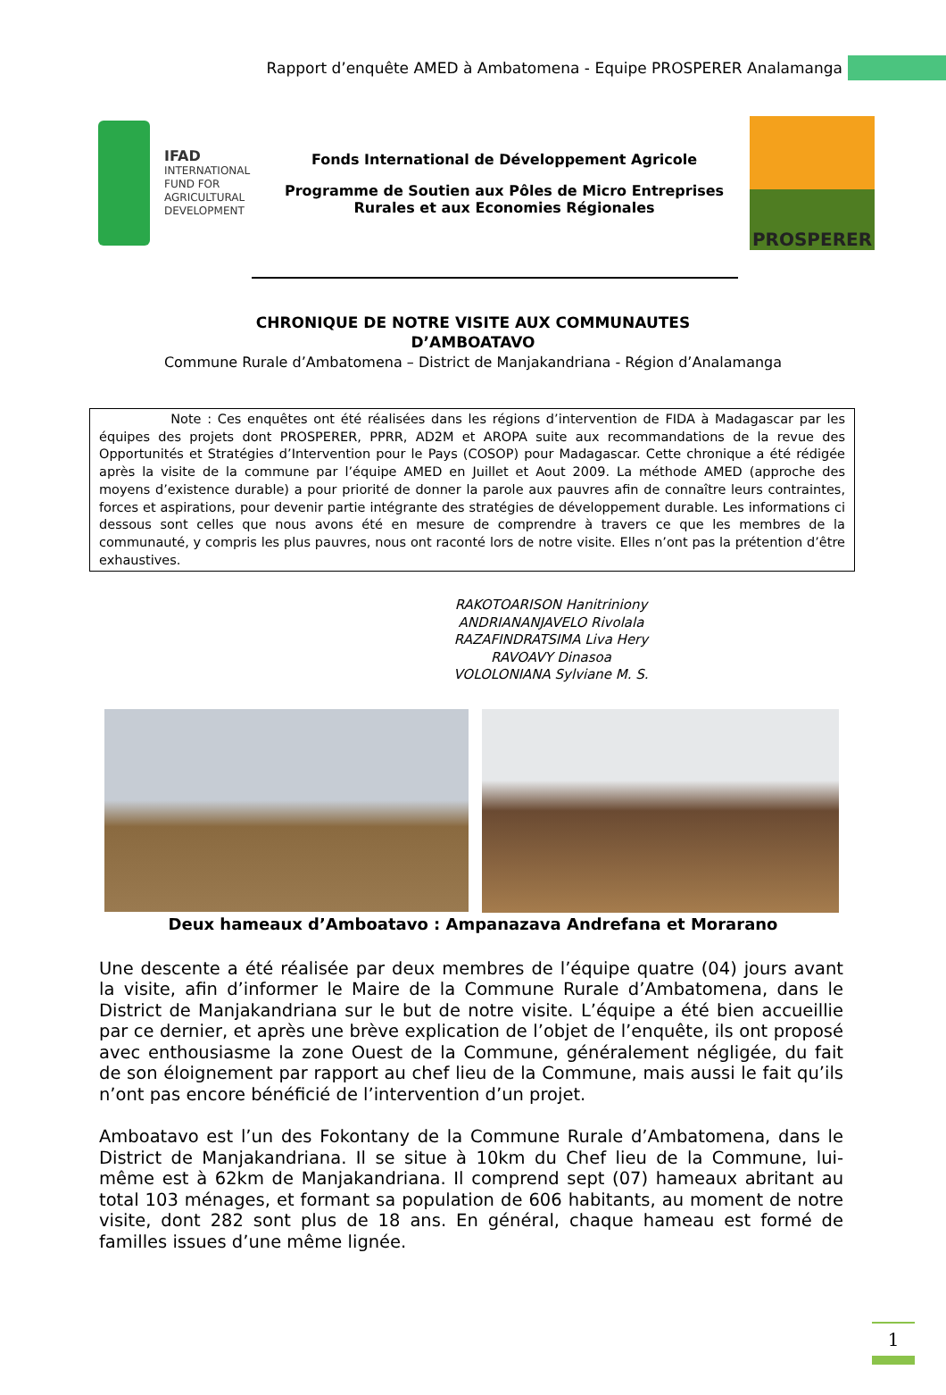Rapport d’enquête AMED à Ambatomena - Equipe PROSPERER Analamanga
IFAD
INTERNATIONAL
FUND FOR
AGRICULTURAL
DEVELOPMENT
Fonds International de Développement Agricole
Programme de Soutien aux Pôles de Micro Entreprises
Rurales et aux Economies Régionales
PROSPERER
CHRONIQUE DE NOTRE VISITE AUX COMMUNAUTES
D’AMBOATAVO
Commune Rurale d’Ambatomena – District de Manjakandriana - Région d’Analamanga
Note : Ces enquêtes ont été réalisées dans les régions d’intervention de FIDA à Madagascar par les équipes des projets dont PROSPERER, PPRR, AD2M et AROPA suite aux recommandations de la revue des Opportunités et Stratégies d’Intervention pour le Pays (COSOP) pour Madagascar. Cette chronique a été rédigée après la visite de la commune par l’équipe AMED en Juillet et Aout 2009. La méthode AMED (approche des moyens d’existence durable) a pour priorité de donner la parole aux pauvres afin de connaître leurs contraintes, forces et aspirations, pour devenir partie intégrante des stratégies de développement durable. Les informations ci dessous sont celles que nous avons été en mesure de comprendre à travers ce que les membres de la communauté, y compris les plus pauvres, nous ont raconté lors de notre visite. Elles n’ont pas la prétention d’être exhaustives.
RAKOTOARISON Hanitriniony
ANDRIANANJAVELO Rivolala
RAZAFINDRATSIMA Liva Hery
RAVOAVY Dinasoa
VOLOLONIANA Sylviane M. S.
Deux hameaux d’Amboatavo : Ampanazava Andrefana et Morarano
Une descente a été réalisée par deux membres de l’équipe quatre (04) jours avant la visite, afin d’informer le Maire de la Commune Rurale d’Ambatomena, dans le District de Manjakandriana sur le but de notre visite. L’équipe a été bien accueillie par ce dernier, et après une brève explication de l’objet de l’enquête, ils ont proposé avec enthousiasme la zone Ouest de la Commune, généralement négligée, du fait de son éloignement par rapport au chef lieu de la Commune, mais aussi le fait qu’ils n’ont pas encore bénéficié de l’intervention d’un projet.
Amboatavo est l’un des Fokontany de la Commune Rurale d’Ambatomena, dans le District de Manjakandriana. Il se situe à 10km du Chef lieu de la Commune, lui-même est à 62km de Manjakandriana. Il comprend sept (07) hameaux abritant au total 103 ménages, et formant sa population de 606 habitants, au moment de notre visite, dont 282 sont plus de 18 ans. En général, chaque hameau est formé de familles issues d’une même lignée.
1